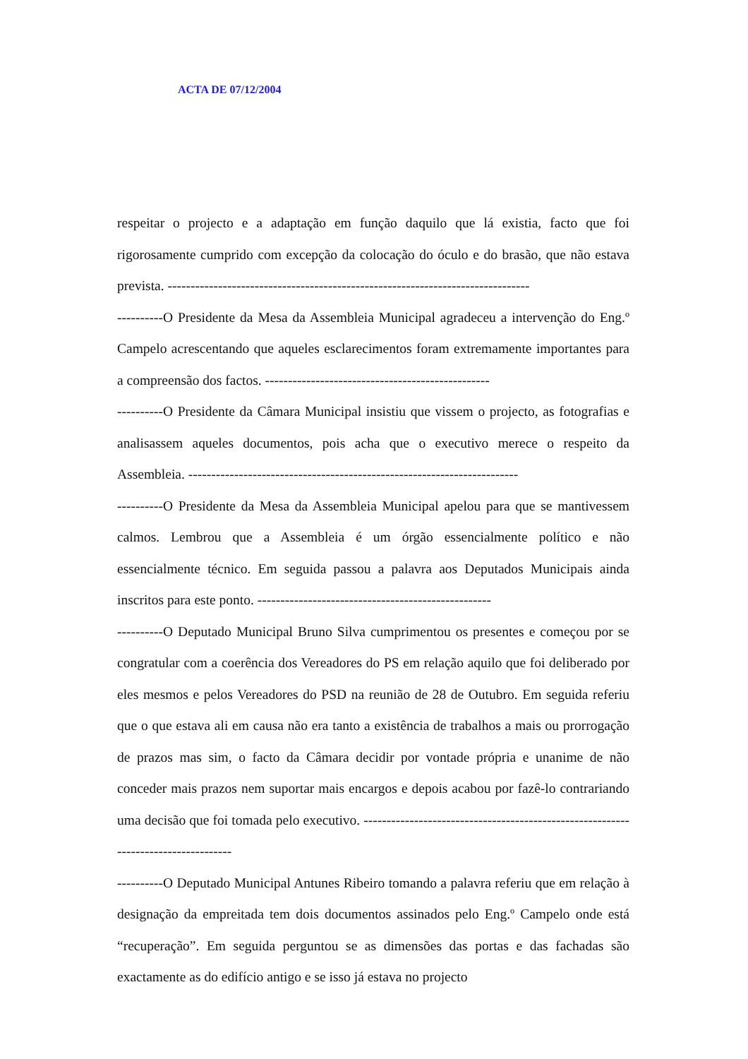ACTA DE 07/12/2004
respeitar o projecto e a adaptação em função daquilo que lá existia, facto que foi rigorosamente cumprido com excepção da colocação do óculo e do brasão, que não estava prevista. -------------------------------------------------------------------------------
----------O Presidente da Mesa da Assembleia Municipal agradeceu a intervenção do Eng.º Campelo acrescentando que aqueles esclarecimentos foram extremamente importantes para a compreensão dos factos. -------------------------------------------------
----------O Presidente da Câmara Municipal insistiu que vissem o projecto, as fotografias e analisassem aqueles documentos, pois acha que o executivo merece o respeito da Assembleia. ------------------------------------------------------------------------
----------O Presidente da Mesa da Assembleia Municipal apelou para que se mantivessem calmos. Lembrou que a Assembleia é um órgão essencialmente político e não essencialmente técnico. Em seguida passou a palavra aos Deputados Municipais ainda inscritos para este ponto. ---------------------------------------------------
----------O Deputado Municipal Bruno Silva cumprimentou os presentes e começou por se congratular com a coerência dos Vereadores do PS em relação aquilo que foi deliberado por eles mesmos e pelos Vereadores do PSD na reunião de 28 de Outubro. Em seguida referiu que o que estava ali em causa não era tanto a existência de trabalhos a mais ou prorrogação de prazos mas sim, o facto da Câmara decidir por vontade própria e unanime de não conceder mais prazos nem suportar mais encargos e depois acabou por fazê-lo contrariando uma decisão que foi tomada pelo executivo. -----------------------------------------------------------------------------------
----------O Deputado Municipal Antunes Ribeiro tomando a palavra referiu que em relação à designação da empreitada tem dois documentos assinados pelo Eng.º Campelo onde está “recuperação”. Em seguida perguntou se as dimensões das portas e das fachadas são exactamente as do edifício antigo e se isso já estava no projecto